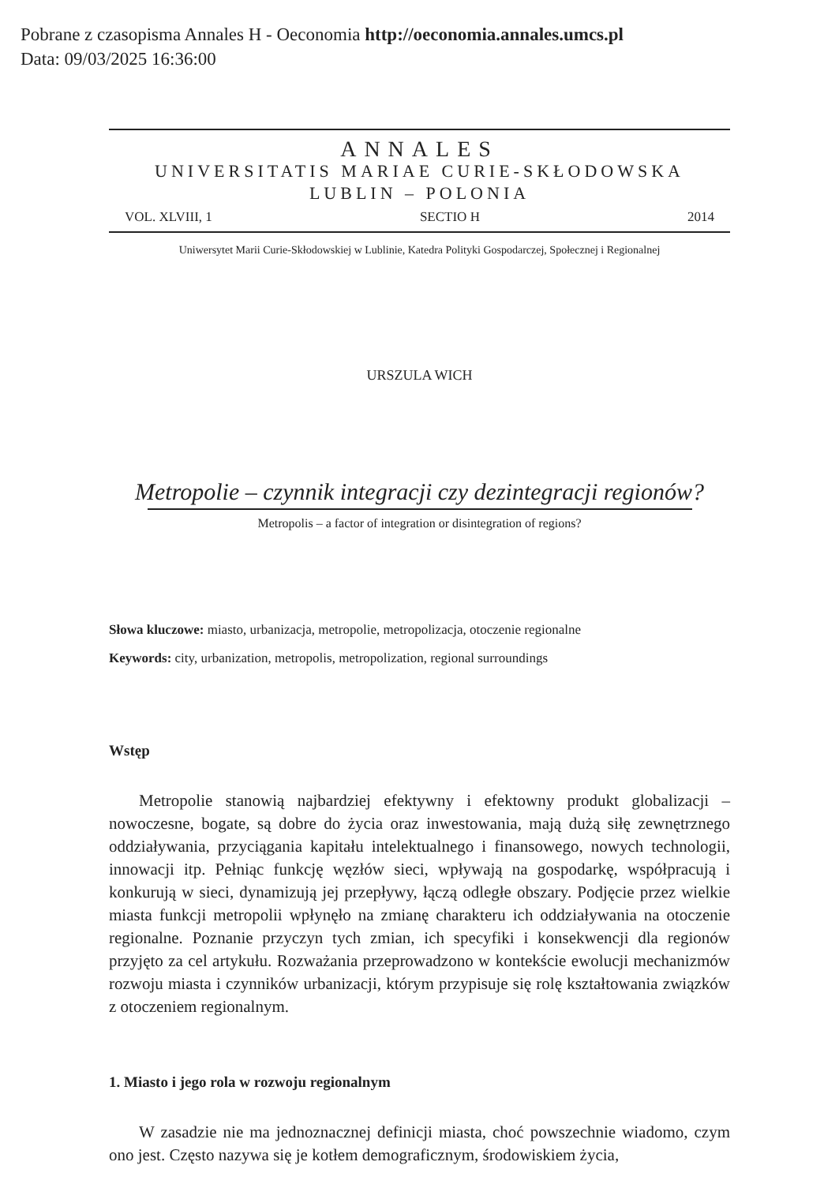Pobrane z czasopisma Annales H - Oeconomia http://oeconomia.annales.umcs.pl
Data: 09/03/2025 16:36:00
ANNALES
UNIVERSITATIS MARIAE CURIE-SKŁODOWSKA
LUBLIN – POLONIA
VOL. XLVIII, 1 SECTIO H 2014
Uniwersytet Marii Curie-Skłodowskiej w Lublinie, Katedra Polityki Gospodarczej, Społecznej i Regionalnej
URSZULA WICH
Metropolie – czynnik integracji czy dezintegracji regionów?
Metropolis – a factor of integration or disintegration of regions?
Słowa kluczowe: miasto, urbanizacja, metropolie, metropolizacja, otoczenie regionalne
Keywords: city, urbanization, metropolis, metropolization, regional surroundings
Wstęp
Metropolie stanowią najbardziej efektywny i efektowny produkt globalizacji – nowoczesne, bogate, są dobre do życia oraz inwestowania, mają dużą siłę zewnętrznego oddziaływania, przyciągania kapitału intelektualnego i finansowego, nowych technologii, innowacji itp. Pełniąc funkcję węzłów sieci, wpływają na gospodarkę, współpracują i konkurują w sieci, dynamizują jej przepływy, łączą odległe obszary. Podjęcie przez wielkie miasta funkcji metropolii wpłynęło na zmianę charakteru ich oddziaływania na otoczenie regionalne. Poznanie przyczyn tych zmian, ich specyfiki i konsekwencji dla regionów przyjęto za cel artykułu. Rozważania przeprowadzono w kontekście ewolucji mechanizmów rozwoju miasta i czynników urbanizacji, którym przypisuje się rolę kształtowania związków z otoczeniem regionalnym.
1. Miasto i jego rola w rozwoju regionalnym
W zasadzie nie ma jednoznacznej definicji miasta, choć powszechnie wiadomo, czym ono jest. Często nazywa się je kotłem demograficznym, środowiskiem życia,